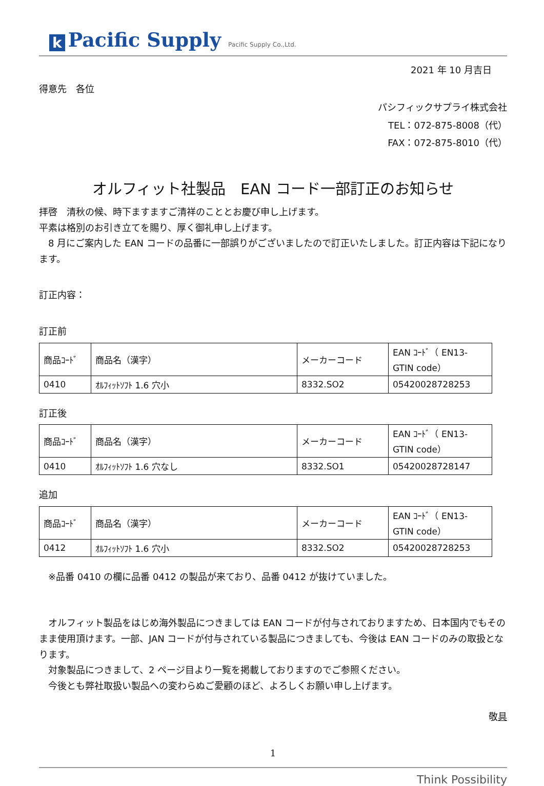k Pacific Supply Pacific Supply Co.,Ltd.
2021 年 10 月吉日
得意先　各位
パシフィックサプライ株式会社
TEL：072-875-8008（代）
FAX：072-875-8010（代）
オルフィット社製品　EAN コード一部訂正のお知らせ
拝啓　清秋の候、時下ますますご清祥のこととお慶び申し上げます。
平素は格別のお引き立てを賜り、厚く御礼申し上げます。
　8 月にご案内した EAN コードの品番に一部誤りがございましたので訂正いたしました。訂正内容は下記になります。
訂正内容：
訂正前
| 商品ｺｰﾄﾞ | 商品名（漢字） | メーカーコード | EAN ｺｰﾄﾞ（ EN13-GTIN code） |
| 0410 | ｵﾙﾌｨｯﾄｿﾌﾄ 1.6 穴小 | 8332.SO2 | 05420028728253 |
訂正後
| 商品ｺｰﾄﾞ | 商品名（漢字） | メーカーコード | EAN ｺｰﾄﾞ（ EN13-GTIN code） |
| 0410 | ｵﾙﾌｨｯﾄｿﾌﾄ 1.6 穴なし | 8332.SO1 | 05420028728147 |
追加
| 商品ｺｰﾄﾞ | 商品名（漢字） | メーカーコード | EAN ｺｰﾄﾞ（ EN13-GTIN code） |
| 0412 | ｵﾙﾌｨｯﾄｿﾌﾄ 1.6 穴小 | 8332.SO2 | 05420028728253 |
　※品番 0410 の欄に品番 0412 の製品が来ており、品番 0412 が抜けていました。
　オルフィット製品をはじめ海外製品につきましては EAN コードが付与されておりますため、日本国内でもそのまま使用頂けます。一部、JAN コードが付与されている製品につきましても、今後は EAN コードのみの取扱となります。
　対象製品につきまして、2 ページ目より一覧を掲載しておりますのでご参照ください。
　今後とも弊社取扱い製品への変わらぬご愛顧のほど、よろしくお願い申し上げます。
敬具
1
Think Possibility